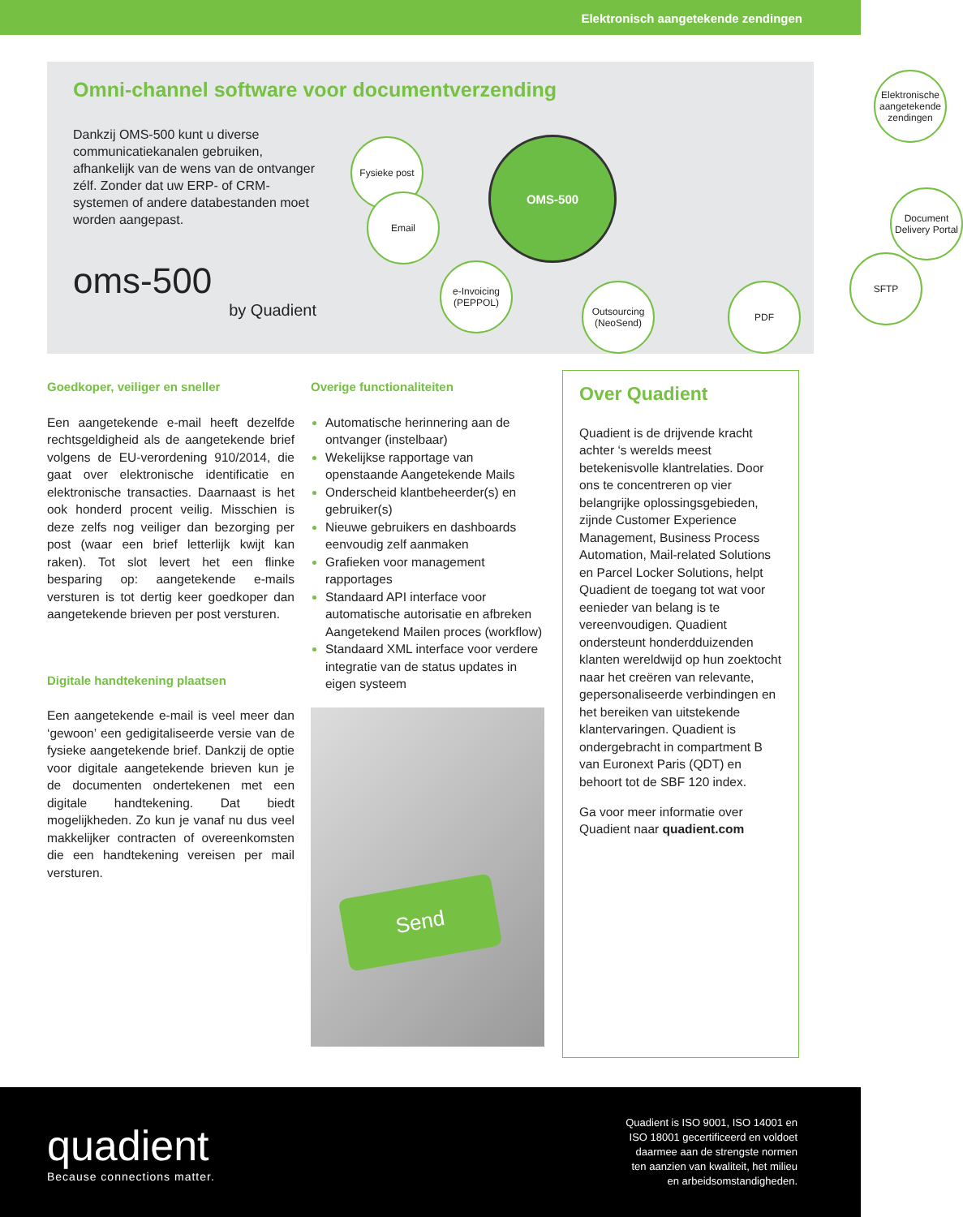Elektronisch aangetekende zendingen
Omni-channel software voor documentverzending
Dankzij OMS-500 kunt u diverse communicatiekanalen gebruiken, afhankelijk van de wens van de ontvanger zélf. Zonder dat uw ERP- of CRM-systemen of andere databestanden moet worden aangepast.
oms-500
by Quadient
OMS-500
Fysieke post
Email
e-Invoicing (PEPPOL)
Outsourcing (NeoSend)
PDF
SFTP
Document Delivery Portal
Elektronische aangetekende zendingen
Goedkoper, veiliger en sneller
Een aangetekende e-mail heeft dezelfde rechtsgeldigheid als de aangetekende brief volgens de EU-verordening 910/2014, die gaat over elektronische identificatie en elektronische transacties. Daarnaast is het ook honderd procent veilig. Misschien is deze zelfs nog veiliger dan bezorging per post (waar een brief letterlijk kwijt kan raken). Tot slot levert het een flinke besparing op: aangetekende e-mails versturen is tot dertig keer goedkoper dan aangetekende brieven per post versturen.
Digitale handtekening plaatsen
Een aangetekende e-mail is veel meer dan ‘gewoon’ een gedigitaliseerde versie van de fysieke aangetekende brief. Dankzij de optie voor digitale aangetekende brieven kun je de documenten ondertekenen met een digitale handtekening. Dat biedt mogelijkheden. Zo kun je vanaf nu dus veel makkelijker contracten of overeenkomsten die een handtekening vereisen per mail versturen.
Overige functionaliteiten
Automatische herinnering aan de ontvanger (instelbaar)
Wekelijkse rapportage van openstaande Aangetekende Mails
Onderscheid klantbeheerder(s) en gebruiker(s)
Nieuwe gebruikers en dashboards eenvoudig zelf aanmaken
Grafieken voor management rapportages
Standaard API interface voor automatische autorisatie en afbreken Aangetekend Mailen proces (workflow)
Standaard XML interface voor verdere integratie van de status updates in eigen systeem
Send
Over Quadient
Quadient is de drijvende kracht achter ‘s werelds meest betekenisvolle klantrelaties. Door ons te concentreren op vier belangrijke oplossingsgebieden, zijnde Customer Experience Management, Business Process Automation, Mail-related Solutions en Parcel Locker Solutions, helpt Quadient de toegang tot wat voor eenieder van belang is te vereenvoudigen. Quadient ondersteunt honderdduizenden klanten wereldwijd op hun zoektocht naar het creëren van relevante, gepersonaliseerde verbindingen en het bereiken van uitstekende klantervaringen. Quadient is ondergebracht in compartment B van Euronext Paris (QDT) en behoort tot de SBF 120 index.
Ga voor meer informatie over Quadient naar quadient.com
quadient
Because connections matter.
Quadient is ISO 9001, ISO 14001 en
ISO 18001 gecertificeerd en voldoet
daarmee aan de strengste normen
ten aanzien van kwaliteit, het milieu
en arbeidsomstandigheden.